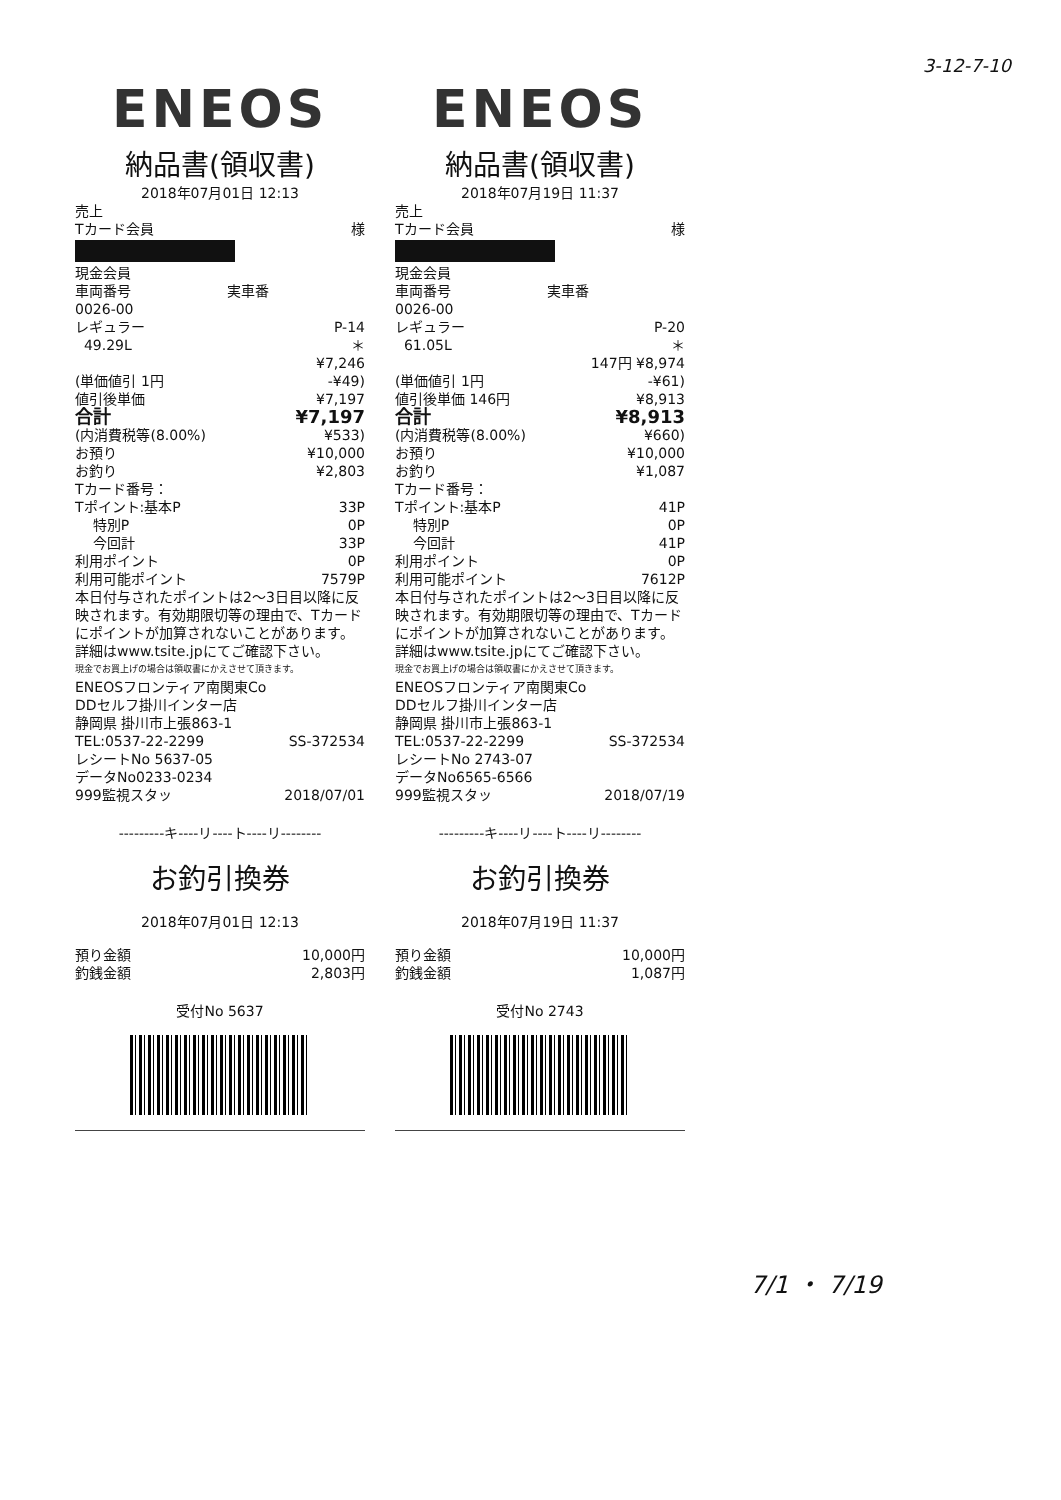3-12-7-10
ENEOS
納品書(領収書)
2018年07月01日 12:13
売上
Tカード会員 様
現金会員
車両番号 実車番
0026-00
レギュラー P-14
49.29L ＊
¥7,246
(単価値引 1円 -¥49)
値引後単価 ¥7,197
合計 ¥7,197
(内消費税等(8.00%) ¥533)
お預り ¥10,000
お釣り ¥2,803
Tカード番号：
Tポイント:基本P 33P
特別P 0P
今回計 33P
利用ポイント 0P
利用可能ポイント 7579P
本日付与されたポイントは2～3日目以降に反映されます。有効期限切等の理由で、Tカードにポイントが加算されないことがあります。詳細はwww.tsite.jpにてご確認下さい。
現金でお買上げの場合は領収書にかえさせて頂きます。
ENEOSフロンティア南関東Co
DDセルフ掛川インター店
静岡県 掛川市上張863-1
TEL:0537-22-2299 SS-372534
レシートNo 5637-05
データNo0233-0234
999監視スタッ 2018/07/01
---------キ----リ----ト----リ--------
お釣引換券
2018年07月01日 12:13
預り金額 10,000円
釣銭金額 2,803円
受付No 5637
ENEOS
納品書(領収書)
2018年07月19日 11:37
売上
Tカード会員 様
現金会員
車両番号 実車番
0026-00
レギュラー P-20
61.05L ＊
147円 ¥8,974
(単価値引 1円 -¥61)
値引後単価 146円 ¥8,913
合計 ¥8,913
(内消費税等(8.00%) ¥660)
お預り ¥10,000
お釣り ¥1,087
Tカード番号：
Tポイント:基本P 41P
特別P 0P
今回計 41P
利用ポイント 0P
利用可能ポイント 7612P
本日付与されたポイントは2～3日目以降に反映されます。有効期限切等の理由で、Tカードにポイントが加算されないことがあります。詳細はwww.tsite.jpにてご確認下さい。
現金でお買上げの場合は領収書にかえさせて頂きます。
ENEOSフロンティア南関東Co
DDセルフ掛川インター店
静岡県 掛川市上張863-1
TEL:0537-22-2299 SS-372534
レシートNo 2743-07
データNo6565-6566
999監視スタッ 2018/07/19
---------キ----リ----ト----リ--------
お釣引換券
2018年07月19日 11:37
預り金額 10,000円
釣銭金額 1,087円
受付No 2743
7/1 ・ 7/19